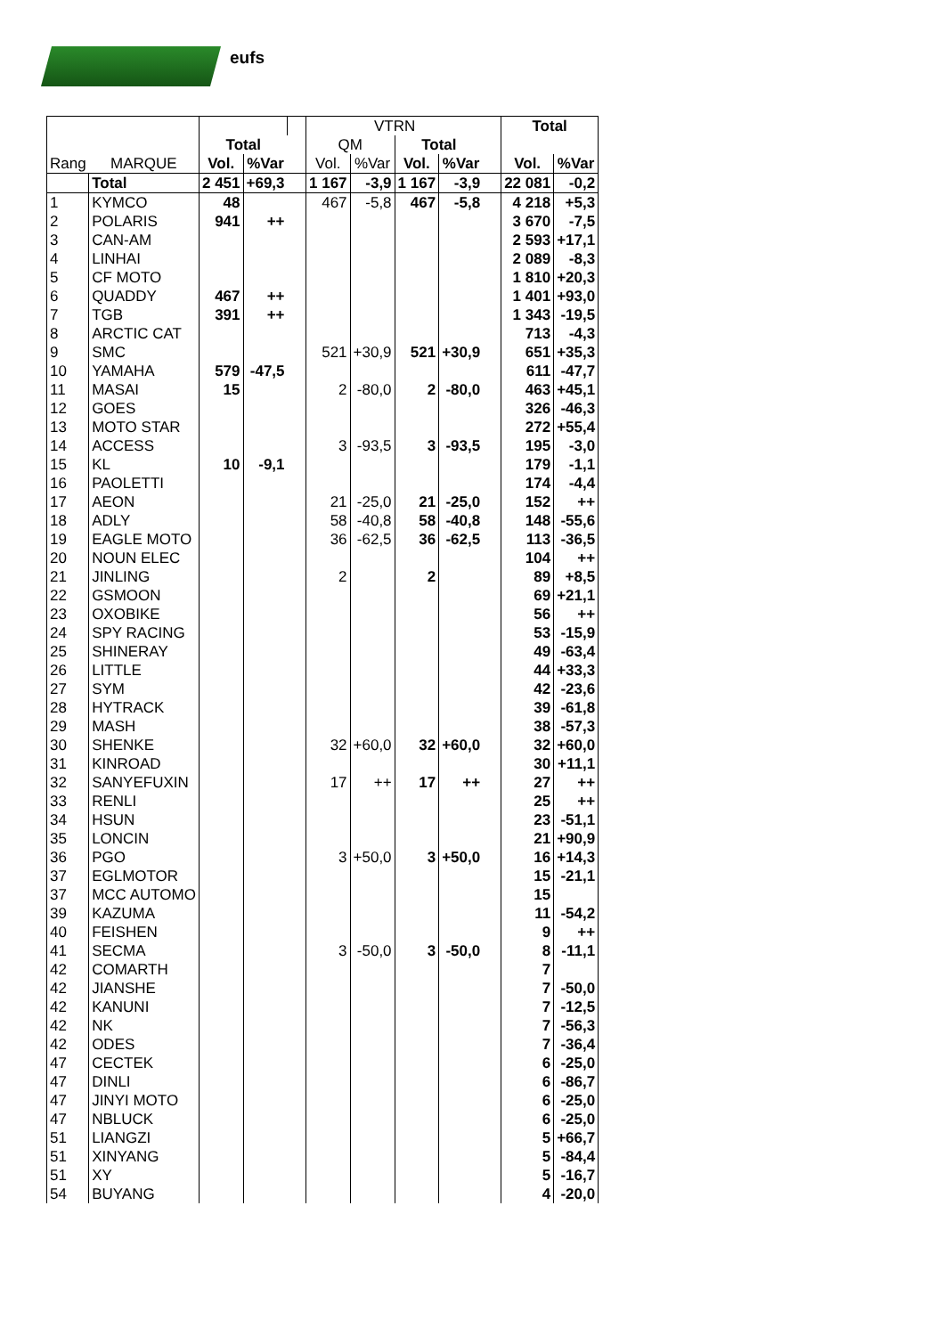eufs
| | | | | | VTRN | | | | | Total | |
| | | Total | | | QM | | Total | | | | |
| Rang | MARQUE | Vol. | %Var | | Vol. | %Var | Vol. | %Var | | Vol. | %Var |
| | Total | 2 451 | +69,3 | | 1 167 | -3,9 | 1 167 | -3,9 | | 22 081 | -0,2 |
| 1 | KYMCO | 48 | | | 467 | -5,8 | 467 | -5,8 | | 4 218 | +5,3 |
| 2 | POLARIS | 941 | ++ | | | | | | | 3 670 | -7,5 |
| 3 | CAN-AM | | | | | | | | | 2 593 | +17,1 |
| 4 | LINHAI | | | | | | | | | 2 089 | -8,3 |
| 5 | CF MOTO | | | | | | | | | 1 810 | +20,3 |
| 6 | QUADDY | 467 | ++ | | | | | | | 1 401 | +93,0 |
| 7 | TGB | 391 | ++ | | | | | | | 1 343 | -19,5 |
| 8 | ARCTIC CAT | | | | | | | | | 713 | -4,3 |
| 9 | SMC | | | | 521 | +30,9 | 521 | +30,9 | | 651 | +35,3 |
| 10 | YAMAHA | 579 | -47,5 | | | | | | | 611 | -47,7 |
| 11 | MASAI | 15 | | | 2 | -80,0 | 2 | -80,0 | | 463 | +45,1 |
| 12 | GOES | | | | | | | | | 326 | -46,3 |
| 13 | MOTO STAR | | | | | | | | | 272 | +55,4 |
| 14 | ACCESS | | | | 3 | -93,5 | 3 | -93,5 | | 195 | -3,0 |
| 15 | KL | 10 | -9,1 | | | | | | | 179 | -1,1 |
| 16 | PAOLETTI | | | | | | | | | 174 | -4,4 |
| 17 | AEON | | | | 21 | -25,0 | 21 | -25,0 | | 152 | ++ |
| 18 | ADLY | | | | 58 | -40,8 | 58 | -40,8 | | 148 | -55,6 |
| 19 | EAGLE MOTO | | | | 36 | -62,5 | 36 | -62,5 | | 113 | -36,5 |
| 20 | NOUN ELEC | | | | | | | | | 104 | ++ |
| 21 | JINLING | | | | 2 | | 2 | | | 89 | +8,5 |
| 22 | GSMOON | | | | | | | | | 69 | +21,1 |
| 23 | OXOBIKE | | | | | | | | | 56 | ++ |
| 24 | SPY RACING | | | | | | | | | 53 | -15,9 |
| 25 | SHINERAY | | | | | | | | | 49 | -63,4 |
| 26 | LITTLE | | | | | | | | | 44 | +33,3 |
| 27 | SYM | | | | | | | | | 42 | -23,6 |
| 28 | HYTRACK | | | | | | | | | 39 | -61,8 |
| 29 | MASH | | | | | | | | | 38 | -57,3 |
| 30 | SHENKE | | | | 32 | +60,0 | 32 | +60,0 | | 32 | +60,0 |
| 31 | KINROAD | | | | | | | | | 30 | +11,1 |
| 32 | SANYEFUXIN | | | | 17 | ++ | 17 | ++ | | 27 | ++ |
| 33 | RENLI | | | | | | | | | 25 | ++ |
| 34 | HSUN | | | | | | | | | 23 | -51,1 |
| 35 | LONCIN | | | | | | | | | 21 | +90,9 |
| 36 | PGO | | | | 3 | +50,0 | 3 | +50,0 | | 16 | +14,3 |
| 37 | EGLMOTOR | | | | | | | | | 15 | -21,1 |
| 37 | MCC AUTOMO | | | | | | | | | 15 | |
| 39 | KAZUMA | | | | | | | | | 11 | -54,2 |
| 40 | FEISHEN | | | | | | | | | 9 | ++ |
| 41 | SECMA | | | | 3 | -50,0 | 3 | -50,0 | | 8 | -11,1 |
| 42 | COMARTH | | | | | | | | | 7 | |
| 42 | JIANSHE | | | | | | | | | 7 | -50,0 |
| 42 | KANUNI | | | | | | | | | 7 | -12,5 |
| 42 | NK | | | | | | | | | 7 | -56,3 |
| 42 | ODES | | | | | | | | | 7 | -36,4 |
| 47 | CECTEK | | | | | | | | | 6 | -25,0 |
| 47 | DINLI | | | | | | | | | 6 | -86,7 |
| 47 | JINYI MOTO | | | | | | | | | 6 | -25,0 |
| 47 | NBLUCK | | | | | | | | | 6 | -25,0 |
| 51 | LIANGZI | | | | | | | | | 5 | +66,7 |
| 51 | XINYANG | | | | | | | | | 5 | -84,4 |
| 51 | XY | | | | | | | | | 5 | -16,7 |
| 54 | BUYANG | | | | | | | | | 4 | -20,0 |